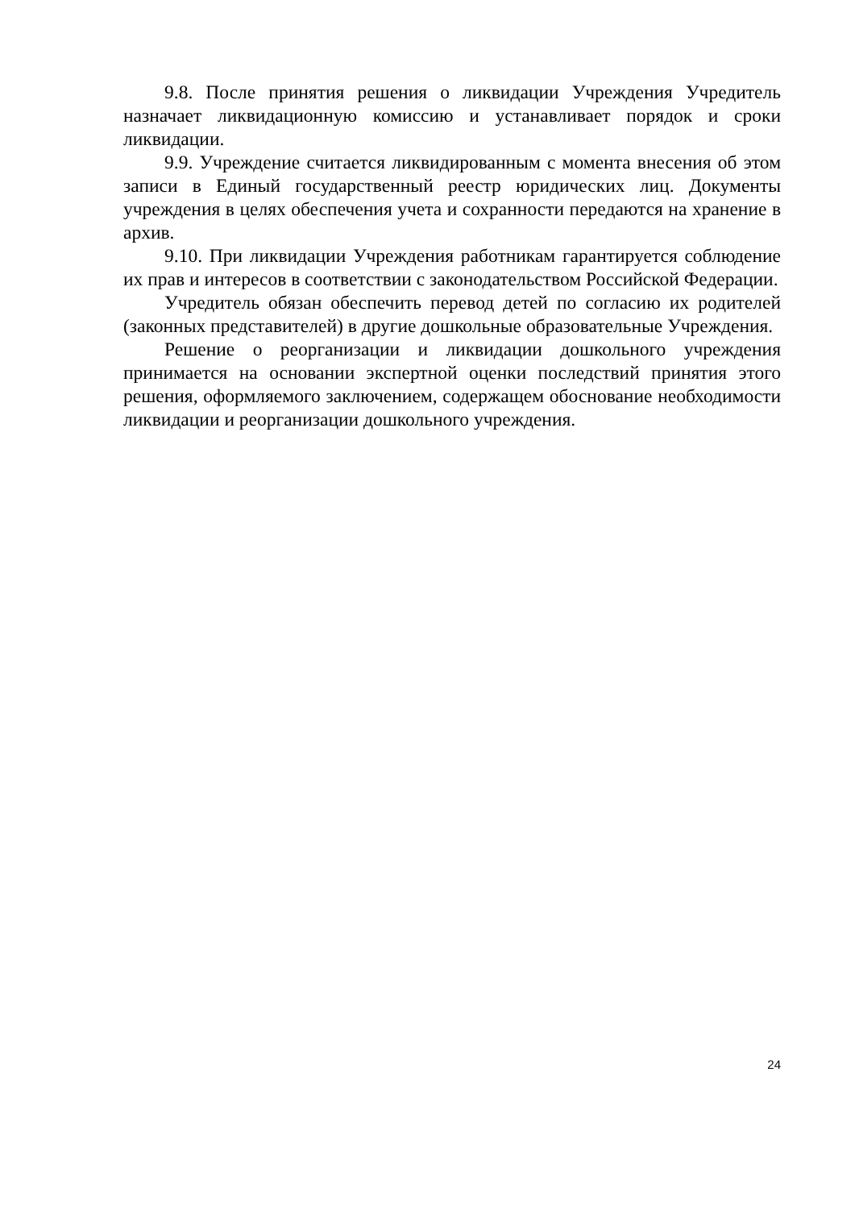9.8. После принятия решения о ликвидации Учреждения Учредитель назначает ликвидационную комиссию и устанавливает порядок и сроки ликвидации.
9.9. Учреждение считается ликвидированным с момента внесения об этом записи в Единый государственный реестр юридических лиц. Документы учреждения в целях обеспечения учета и сохранности передаются на хранение в архив.
9.10. При ликвидации Учреждения работникам гарантируется соблюдение их прав и интересов в соответствии с законодательством Российской Федерации.
Учредитель обязан обеспечить перевод детей по согласию их родителей (законных представителей) в другие дошкольные образовательные Учреждения.
Решение о реорганизации и ликвидации дошкольного учреждения принимается на основании экспертной оценки последствий принятия этого решения, оформляемого заключением, содержащем обоснование необходимости ликвидации и реорганизации дошкольного учреждения.
24